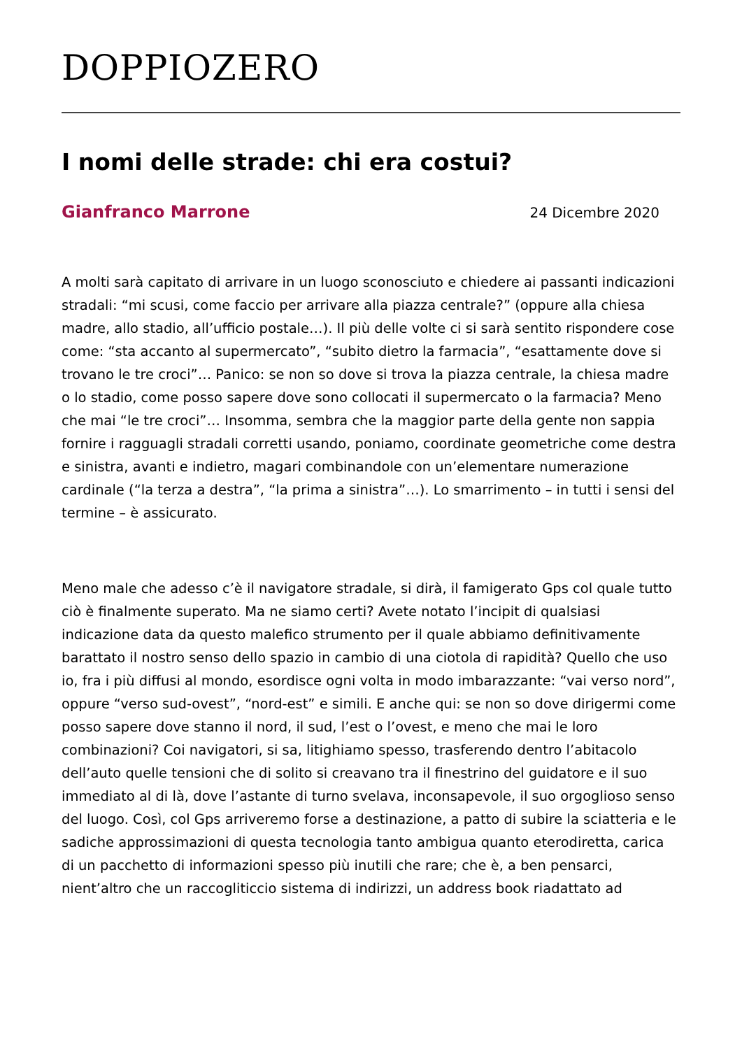DOPPIOZERO
I nomi delle strade: chi era costui?
Gianfranco Marrone 24 Dicembre 2020
A molti sarà capitato di arrivare in un luogo sconosciuto e chiedere ai passanti indicazioni stradali: “mi scusi, come faccio per arrivare alla piazza centrale?” (oppure alla chiesa madre, allo stadio, all’ufficio postale…). Il più delle volte ci si sarà sentito rispondere cose come: “sta accanto al supermercato”, “subito dietro la farmacia”, “esattamente dove si trovano le tre croci”… Panico: se non so dove si trova la piazza centrale, la chiesa madre o lo stadio, come posso sapere dove sono collocati il supermercato o la farmacia? Meno che mai “le tre croci”… Insomma, sembra che la maggior parte della gente non sappia fornire i ragguagli stradali corretti usando, poniamo, coordinate geometriche come destra e sinistra, avanti e indietro, magari combinandole con un’elementare numerazione cardinale (“la terza a destra”, “la prima a sinistra”…). Lo smarrimento – in tutti i sensi del termine – è assicurato.
Meno male che adesso c’è il navigatore stradale, si dirà, il famigerato Gps col quale tutto ciò è finalmente superato. Ma ne siamo certi? Avete notato l’incipit di qualsiasi indicazione data da questo malefico strumento per il quale abbiamo definitivamente barattato il nostro senso dello spazio in cambio di una ciotola di rapidità? Quello che uso io, fra i più diffusi al mondo, esordisce ogni volta in modo imbarazzante: “vai verso nord”, oppure “verso sud-ovest”, “nord-est” e simili. E anche qui: se non so dove dirigermi come posso sapere dove stanno il nord, il sud, l’est o l’ovest, e meno che mai le loro combinazioni? Coi navigatori, si sa, litighiamo spesso, trasferendo dentro l’abitacolo dell’auto quelle tensioni che di solito si creavano tra il finestrino del guidatore e il suo immediato al di là, dove l’astante di turno svelava, inconsapevole, il suo orgoglioso senso del luogo. Così, col Gps arriveremo forse a destinazione, a patto di subire la sciatteria e le sadiche approssimazioni di questa tecnologia tanto ambigua quanto eterodiretta, carica di un pacchetto di informazioni spesso più inutili che rare; che è, a ben pensarci, nient’altro che un raccogliticcio sistema di indirizzi, un address book riadattato ad